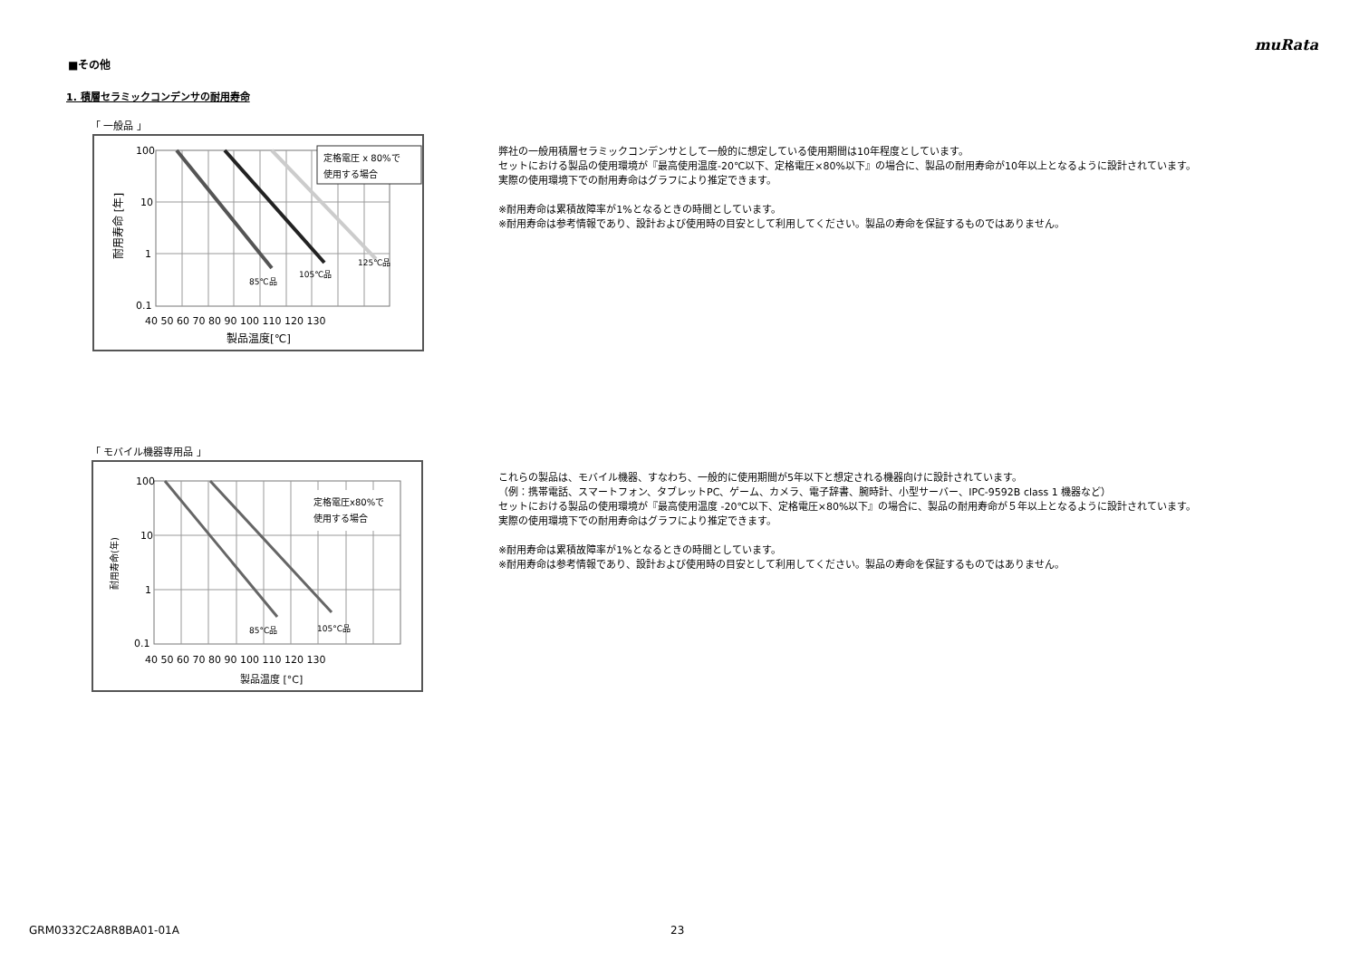muRata
■その他
1. 積層セラミックコンデンサの耐用寿命
「 一般品 」
定格電圧 x 80%で
使用する場合
100
10
1
0.1
40 50 60 70 80 90 100 110 120 130
製品温度[℃]
耐用寿命 [年]
85℃品
105℃品
125℃品
弊社の一般用積層セラミックコンデンサとして一般的に想定している使用期間は10年程度としています。
セットにおける製品の使用環境が『最高使用温度-20℃以下、定格電圧×80%以下』の場合に、製品の耐用寿命が10年以上となるように設計されています。
実際の使用環境下での耐用寿命はグラフにより推定できます。
※耐用寿命は累積故障率が1%となるときの時間としています。
※耐用寿命は参考情報であり、設計および使用時の目安として利用してください。製品の寿命を保証するものではありません。
「 モバイル機器専用品 」
定格電圧x80%で
使用する場合
100
10
1
0.1
40 50 60 70 80 90 100 110 120 130
製品温度 [°C]
耐用寿命(年)
85°C品
105°C品
これらの製品は、モバイル機器、すなわち、一般的に使用期間が5年以下と想定される機器向けに設計されています。
（例：携帯電話、スマートフォン、タブレットPC、ゲーム、カメラ、電子辞書、腕時計、小型サーバー、IPC-9592B class 1 機器など）
セットにおける製品の使用環境が『最高使用温度 -20℃以下、定格電圧×80%以下』の場合に、製品の耐用寿命が５年以上となるように設計されています。
実際の使用環境下での耐用寿命はグラフにより推定できます。
※耐用寿命は累積故障率が1%となるときの時間としています。
※耐用寿命は参考情報であり、設計および使用時の目安として利用してください。製品の寿命を保証するものではありません。
GRM0332C2A8R8BA01-01A 23